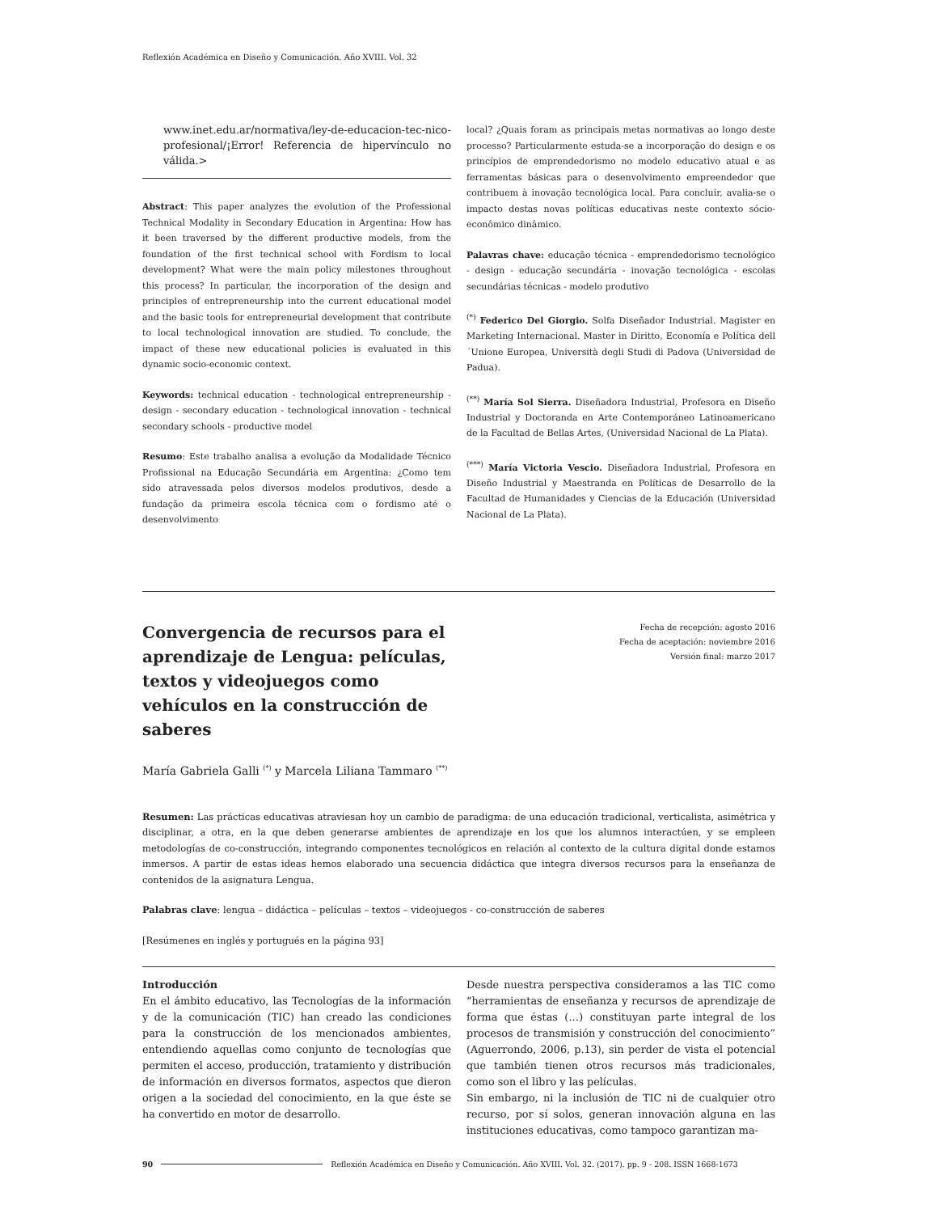Reflexión Académica en Diseño y Comunicación. Año XVIII. Vol. 32
www.inet.edu.ar/normativa/ley-de-educacion-tec-nico-profesional/¡Error! Referencia de hipervínculo no válida.>
Abstract: This paper analyzes the evolution of the Professional Technical Modality in Secondary Education in Argentina: How has it been traversed by the different productive models, from the foundation of the first technical school with Fordism to local development? What were the main policy milestones throughout this process? In particular, the incorporation of the design and principles of entrepreneurship into the current educational model and the basic tools for entrepreneurial development that contribute to local technological innovation are studied. To conclude, the impact of these new educational policies is evaluated in this dynamic socio-economic context.
Keywords: technical education - technological entrepreneurship - design - secondary education - technological innovation - technical secondary schools - productive model
Resumo: Este trabalho analisa a evolução da Modalidade Técnico Profissional na Educação Secundária em Argentina: ¿Como tem sido atravessada pelos diversos modelos produtivos, desde a fundação da primeira escola técnica com o fordismo até o desenvolvimento
local? ¿Quais foram as principais metas normativas ao longo deste processo? Particularmente estuda-se a incorporação do design e os princípios de emprendedorismo no modelo educativo atual e as ferramentas básicas para o desenvolvimento empreendedor que contribuem à inovação tecnológica local. Para concluir, avalia-se o impacto destas novas políticas educativas neste contexto sócio-econômico dinâmico.
Palavras chave: educação técnica - emprendedorismo tecnológico - design - educação secundária - inovação tecnológica - escolas secundárias técnicas - modelo produtivo
<sup>(*)</sup> Federico Del Giorgio. Solfa Diseñador Industrial. Magister en Marketing Internacional. Master in Diritto, Economía e Política dell´Unione Europea, Università degli Studi di Padova (Universidad de Padua).
<sup>(**)</sup> María Sol Sierra. Diseñadora Industrial, Profesora en Diseño Industrial y Doctoranda en Arte Contemporáneo Latinoamericano de la Facultad de Bellas Artes, (Universidad Nacional de La Plata).
<sup>(***)</sup> María Victoria Vescio. Diseñadora Industrial, Profesora en Diseño Industrial y Maestranda en Políticas de Desarrollo de la Facultad de Humanidades y Ciencias de la Educación (Universidad Nacional de La Plata).
Convergencia de recursos para el aprendizaje de Lengua: películas, textos y videojuegos como vehículos en la construcción de saberes
Fecha de recepción: agosto 2016
Fecha de aceptación: noviembre 2016
Versión final: marzo 2017
María Gabriela Galli <sup>(*)</sup> y Marcela Liliana Tammaro <sup>(**)</sup>
Resumen: Las prácticas educativas atraviesan hoy un cambio de paradigma: de una educación tradicional, verticalista, asimétrica y disciplinar, a otra, en la que deben generarse ambientes de aprendizaje en los que los alumnos interactúen, y se empleen metodologías de co-construcción, integrando componentes tecnológicos en relación al contexto de la cultura digital donde estamos inmersos. A partir de estas ideas hemos elaborado una secuencia didáctica que integra diversos recursos para la enseñanza de contenidos de la asignatura Lengua.
Palabras clave: lengua – didáctica – películas – textos – videojuegos - co-construcción de saberes
[Resúmenes en inglés y portugués en la página 93]
Introducción
En el ámbito educativo, las Tecnologías de la información y de la comunicación (TIC) han creado las condiciones para la construcción de los mencionados ambientes, entendiendo aquellas como conjunto de tecnologías que permiten el acceso, producción, tratamiento y distribución de información en diversos formatos, aspectos que dieron origen a la sociedad del conocimiento, en la que éste se ha convertido en motor de desarrollo.
Desde nuestra perspectiva consideramos a las TIC como “herramientas de enseñanza y recursos de aprendizaje de forma que éstas (…) constituyan parte integral de los procesos de transmisión y construcción del conocimiento” (Aguerrondo, 2006, p.13), sin perder de vista el potencial que también tienen otros recursos más tradicionales, como son el libro y las películas.
Sin embargo, ni la inclusión de TIC ni de cualquier otro recurso, por sí solos, generan innovación alguna en las instituciones educativas, como tampoco garantizan ma-
90 Reflexión Académica en Diseño y Comunicación. Año XVIII. Vol. 32. (2017). pp. 9 - 208. ISSN 1668-1673